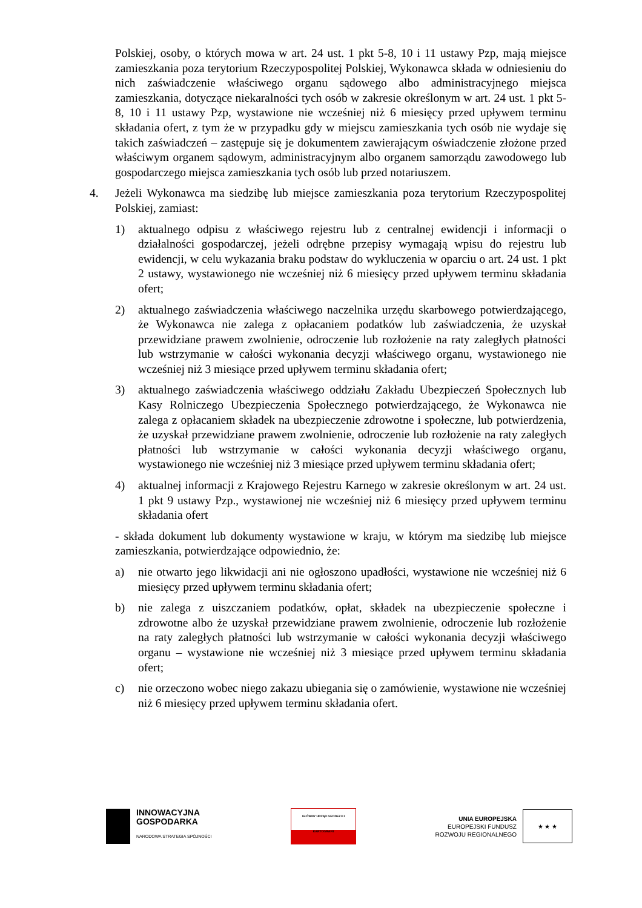Polskiej, osoby, o których mowa w art. 24 ust. 1 pkt 5-8, 10 i 11 ustawy Pzp, mają miejsce zamieszkania poza terytorium Rzeczypospolitej Polskiej, Wykonawca składa w odniesieniu do nich zaświadczenie właściwego organu sądowego albo administracyjnego miejsca zamieszkania, dotyczące niekaralności tych osób w zakresie określonym w art. 24 ust. 1 pkt 5-8, 10 i 11 ustawy Pzp, wystawione nie wcześniej niż 6 miesięcy przed upływem terminu składania ofert, z tym że w przypadku gdy w miejscu zamieszkania tych osób nie wydaje się takich zaświadczeń – zastępuje się je dokumentem zawierającym oświadczenie złożone przed właściwym organem sądowym, administracyjnym albo organem samorządu zawodowego lub gospodarczego miejsca zamieszkania tych osób lub przed notariuszem.
4. Jeżeli Wykonawca ma siedzibę lub miejsce zamieszkania poza terytorium Rzeczypospolitej Polskiej, zamiast:
1) aktualnego odpisu z właściwego rejestru lub z centralnej ewidencji i informacji o działalności gospodarczej, jeżeli odrębne przepisy wymagają wpisu do rejestru lub ewidencji, w celu wykazania braku podstaw do wykluczenia w oparciu o art. 24 ust. 1 pkt 2 ustawy, wystawionego nie wcześniej niż 6 miesięcy przed upływem terminu składania ofert;
2) aktualnego zaświadczenia właściwego naczelnika urzędu skarbowego potwierdzającego, że Wykonawca nie zalega z opłacaniem podatków lub zaświadczenia, że uzyskał przewidziane prawem zwolnienie, odroczenie lub rozłożenie na raty zaległych płatności lub wstrzymanie w całości wykonania decyzji właściwego organu, wystawionego nie wcześniej niż 3 miesiące przed upływem terminu składania ofert;
3) aktualnego zaświadczenia właściwego oddziału Zakładu Ubezpieczeń Społecznych lub Kasy Rolniczego Ubezpieczenia Społecznego potwierdzającego, że Wykonawca nie zalega z opłacaniem składek na ubezpieczenie zdrowotne i społeczne, lub potwierdzenia, że uzyskał przewidziane prawem zwolnienie, odroczenie lub rozłożenie na raty zaległych płatności lub wstrzymanie w całości wykonania decyzji właściwego organu, wystawionego nie wcześniej niż 3 miesiące przed upływem terminu składania ofert;
4) aktualnej informacji z Krajowego Rejestru Karnego w zakresie określonym w art. 24 ust. 1 pkt 9 ustawy Pzp., wystawionej nie wcześniej niż 6 miesięcy przed upływem terminu składania ofert
- składa dokument lub dokumenty wystawione w kraju, w którym ma siedzibę lub miejsce zamieszkania, potwierdzające odpowiednio, że:
a) nie otwarto jego likwidacji ani nie ogłoszono upadłości, wystawione nie wcześniej niż 6 miesięcy przed upływem terminu składania ofert;
b) nie zalega z uiszczaniem podatków, opłat, składek na ubezpieczenie społeczne i zdrowotne albo że uzyskał przewidziane prawem zwolnienie, odroczenie lub rozłożenie na raty zaległych płatności lub wstrzymanie w całości wykonania decyzji właściwego organu – wystawione nie wcześniej niż 3 miesiące przed upływem terminu składania ofert;
c) nie orzeczono wobec niego zakazu ubiegania się o zamówienie, wystawione nie wcześniej niż 6 miesięcy przed upływem terminu składania ofert.
INNOWACYJNA
GOSPODARKA
NARODOWA STRATEGIA SPÓJNOŚCI
GŁÓWNY URZĄD GEODEZJI I KARTOGRAFII
UNIA EUROPEJSKA
EUROPEJSKI FUNDUSZ
ROZWOJU REGIONALNEGO
★ ★ ★